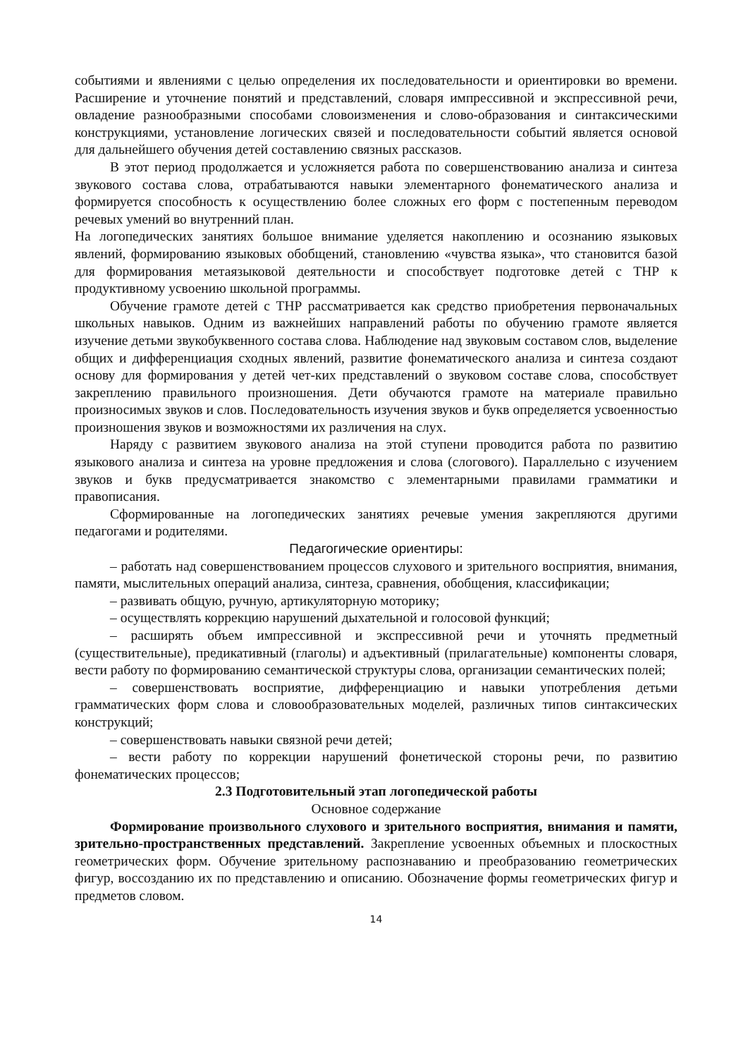событиями и явлениями с целью определения их последовательности и ориентировки во времени. Расширение и уточнение понятий и представлений, словаря импрессивной и экспрессивной речи, овладение разнообразными способами словоизменения и слово-образования и синтаксическими конструкциями, установление логических связей и последовательности событий является основой для дальнейшего обучения детей составлению связных рассказов.
В этот период продолжается и усложняется работа по совершенствованию анализа и синтеза звукового состава слова, отрабатываются навыки элементарного фонематического анализа и формируется способность к осуществлению более сложных его форм с постепенным переводом речевых умений во внутренний план.
На логопедических занятиях большое внимание уделяется накоплению и осознанию языковых явлений, формированию языковых обобщений, становлению «чувства языка», что становится базой для формирования метаязыковой деятельности и способствует подготовке детей с ТНР к продуктивному усвоению школьной программы.
Обучение грамоте детей с ТНР рассматривается как средство приобретения первоначальных школьных навыков. Одним из важнейших направлений работы по обучению грамоте является изучение детьми звукобуквенного состава слова. Наблюдение над звуковым составом слов, выделение общих и дифференциация сходных явлений, развитие фонематического анализа и синтеза создают основу для формирования у детей чет-ких представлений о звуковом составе слова, способствует закреплению правильного произношения. Дети обучаются грамоте на материале правильно произносимых звуков и слов. Последовательность изучения звуков и букв определяется усвоенностью произношения звуков и возможностями их различения на слух.
Наряду с развитием звукового анализа на этой ступени проводится работа по развитию языкового анализа и синтеза на уровне предложения и слова (слогового). Параллельно с изучением звуков и букв предусматривается знакомство с элементарными правилами грамматики и правописания.
Сформированные на логопедических занятиях речевые умения закрепляются другими педагогами и родителями.
Педагогические ориентиры:
– работать над совершенствованием процессов слухового и зрительного восприятия, внимания, памяти, мыслительных операций анализа, синтеза, сравнения, обобщения, классификации;
– развивать общую, ручную, артикуляторную моторику;
– осуществлять коррекцию нарушений дыхательной и голосовой функций;
– расширять объем импрессивной и экспрессивной речи и уточнять предметный (существительные), предикативный (глаголы) и адъективный (прилагательные) компоненты словаря, вести работу по формированию семантической структуры слова, организации семантических полей;
– совершенствовать восприятие, дифференциацию и навыки употребления детьми грамматических форм слова и словообразовательных моделей, различных типов синтаксических конструкций;
– совершенствовать навыки связной речи детей;
– вести работу по коррекции нарушений фонетической стороны речи, по развитию фонематических процессов;
2.3 Подготовительный этап логопедической работы
Основное содержание
Формирование произвольного слухового и зрительного восприятия, внимания и памяти, зрительно-пространственных представлений. Закрепление усвоенных объемных и плоскостных геометрических форм. Обучение зрительному распознаванию и преобразованию геометрических фигур, воссозданию их по представлению и описанию. Обозначение формы геометрических фигур и предметов словом.
14